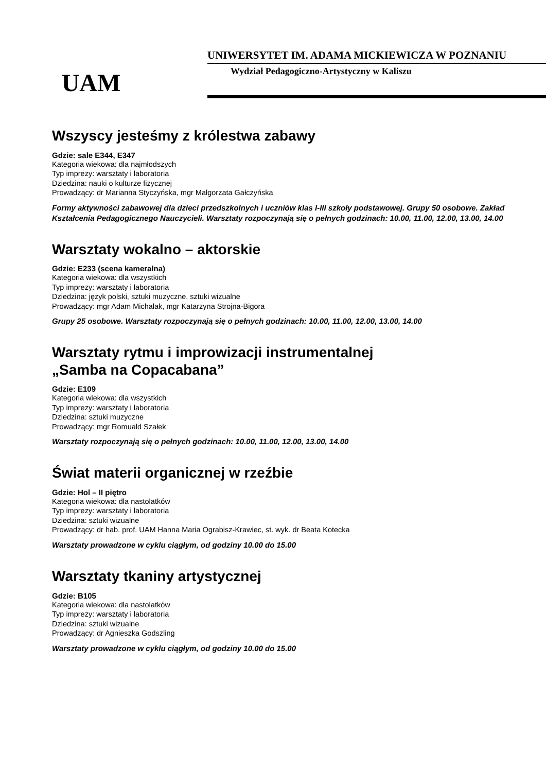UAM
UNIWERSYTET IM. ADAMA MICKIEWICZA W POZNANIU
Wydział Pedagogiczno-Artystyczny w Kaliszu
Wszyscy jesteśmy z królestwa zabawy
Gdzie: sale E344, E347
Kategoria wiekowa: dla najmłodszych
Typ imprezy: warsztaty i laboratoria
Dziedzina: nauki o kulturze fizycznej
Prowadzący: dr Marianna Styczyńska, mgr Małgorzata Gałczyńska
Formy aktywności zabawowej dla dzieci przedszkolnych i uczniów klas I-III szkoły podstawowej. Grupy 50 osobowe. Zakład Kształcenia Pedagogicznego Nauczycieli. Warsztaty rozpoczynają się o pełnych godzinach: 10.00, 11.00, 12.00, 13.00, 14.00
Warsztaty wokalno – aktorskie
Gdzie: E233 (scena kameralna)
Kategoria wiekowa: dla wszystkich
Typ imprezy: warsztaty i laboratoria
Dziedzina: język polski, sztuki muzyczne, sztuki wizualne
Prowadzący: mgr Adam Michalak, mgr Katarzyna Strojna-Bigora
Grupy 25 osobowe. Warsztaty rozpoczynają się o pełnych godzinach: 10.00, 11.00, 12.00, 13.00, 14.00
Warsztaty rytmu i improwizacji instrumentalnej
„Samba na Copacabana”
Gdzie: E109
Kategoria wiekowa: dla wszystkich
Typ imprezy: warsztaty i laboratoria
Dziedzina: sztuki muzyczne
Prowadzący: mgr Romuald Szałek
Warsztaty rozpoczynają się o pełnych godzinach: 10.00, 11.00, 12.00, 13.00, 14.00
Świat materii organicznej w rzeźbie
Gdzie: Hol – II piętro
Kategoria wiekowa: dla nastolatków
Typ imprezy: warsztaty i laboratoria
Dziedzina: sztuki wizualne
Prowadzący: dr hab. prof. UAM Hanna Maria Ograbisz-Krawiec, st. wyk. dr Beata Kotecka
Warsztaty prowadzone w cyklu ciągłym, od godziny 10.00 do 15.00
Warsztaty tkaniny artystycznej
Gdzie: B105
Kategoria wiekowa: dla nastolatków
Typ imprezy: warsztaty i laboratoria
Dziedzina: sztuki wizualne
Prowadzący: dr Agnieszka Godszling
Warsztaty prowadzone w cyklu ciągłym, od godziny 10.00 do 15.00